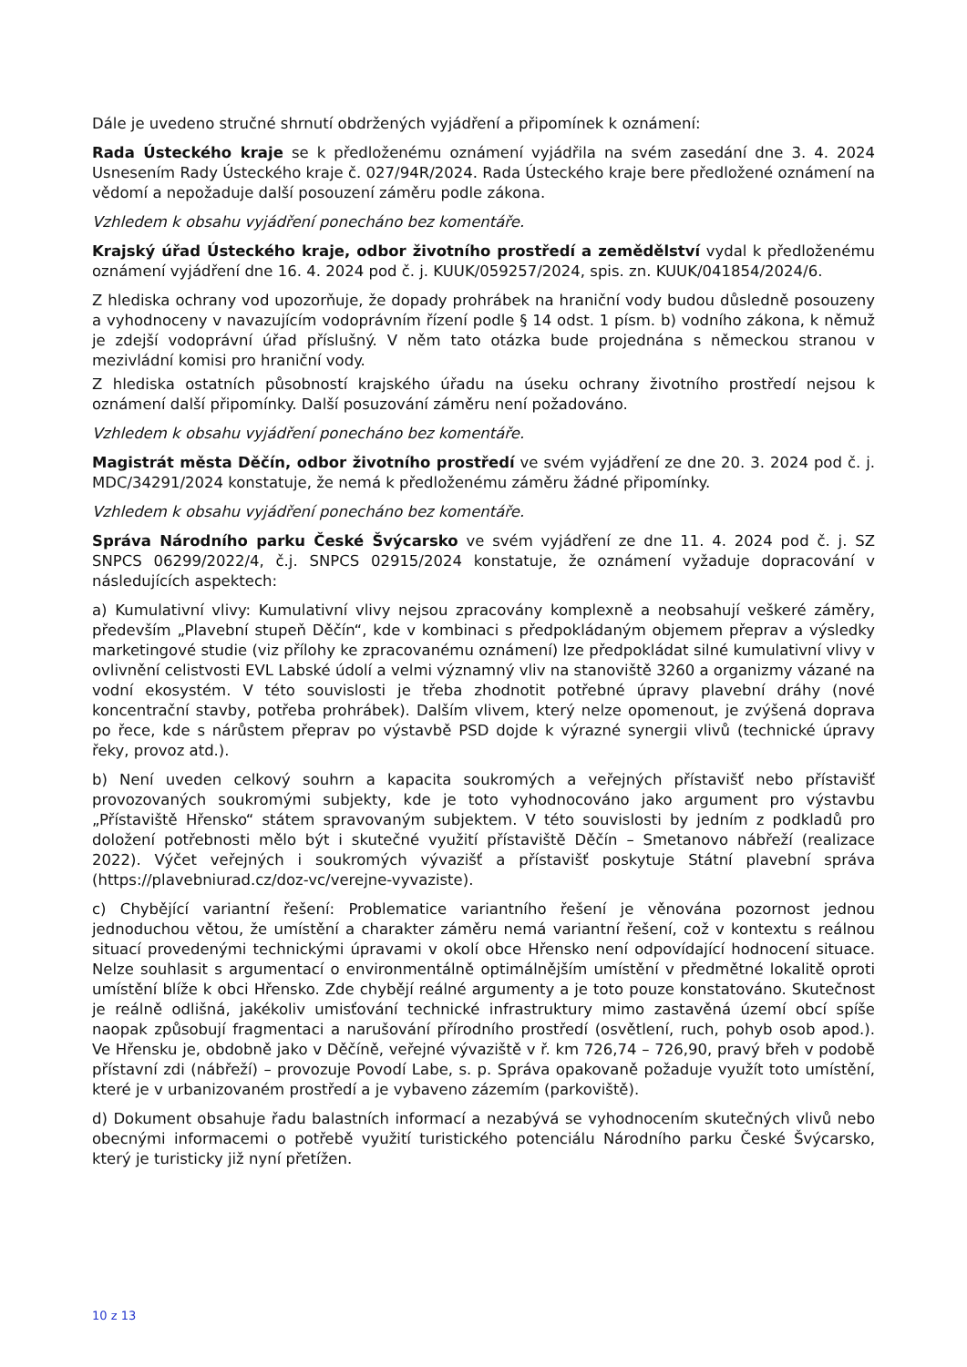Dále je uvedeno stručné shrnutí obdržených vyjádření a připomínek k oznámení:
Rada Ústeckého kraje se k předloženému oznámení vyjádřila na svém zasedání dne 3. 4. 2024 Usnesením Rady Ústeckého kraje č. 027/94R/2024. Rada Ústeckého kraje bere předložené oznámení na vědomí a nepožaduje další posouzení záměru podle zákona.
Vzhledem k obsahu vyjádření ponecháno bez komentáře.
Krajský úřad Ústeckého kraje, odbor životního prostředí a zemědělství vydal k předloženému oznámení vyjádření dne 16. 4. 2024 pod č. j. KUUK/059257/2024, spis. zn. KUUK/041854/2024/6.
Z hlediska ochrany vod upozorňuje, že dopady prohrábek na hraniční vody budou důsledně posouzeny a vyhodnoceny v navazujícím vodoprávním řízení podle § 14 odst. 1 písm. b) vodního zákona, k němuž je zdejší vodoprávní úřad příslušný. V něm tato otázka bude projednána s německou stranou v mezivládní komisi pro hraniční vody.
Z hlediska ostatních působností krajského úřadu na úseku ochrany životního prostředí nejsou k oznámení další připomínky. Další posuzování záměru není požadováno.
Vzhledem k obsahu vyjádření ponecháno bez komentáře.
Magistrát města Děčín, odbor životního prostředí ve svém vyjádření ze dne 20. 3. 2024 pod č. j. MDC/34291/2024 konstatuje, že nemá k předloženému záměru žádné připomínky.
Vzhledem k obsahu vyjádření ponecháno bez komentáře.
Správa Národního parku České Švýcarsko ve svém vyjádření ze dne 11. 4. 2024 pod č. j. SZ SNPCS 06299/2022/4, č.j. SNPCS 02915/2024 konstatuje, že oznámení vyžaduje dopracování v následujících aspektech:
a) Kumulativní vlivy: Kumulativní vlivy nejsou zpracovány komplexně a neobsahují veškeré záměry, především „Plavební stupeň Děčín“, kde v kombinaci s předpokládaným objemem přeprav a výsledky marketingové studie (viz přílohy ke zpracovanému oznámení) lze předpokládat silné kumulativní vlivy v ovlivnění celistvosti EVL Labské údolí a velmi významný vliv na stanoviště 3260 a organizmy vázané na vodní ekosystém. V této souvislosti je třeba zhodnotit potřebné úpravy plavební dráhy (nové koncentrační stavby, potřeba prohrábek). Dalším vlivem, který nelze opomenout, je zvýšená doprava po řece, kde s nárůstem přeprav po výstavbě PSD dojde k výrazné synergii vlivů (technické úpravy řeky, provoz atd.).
b) Není uveden celkový souhrn a kapacita soukromých a veřejných přístavišť nebo přístavišť provozovaných soukromými subjekty, kde je toto vyhodnocováno jako argument pro výstavbu „Přístaviště Hřensko“ státem spravovaným subjektem. V této souvislosti by jedním z podkladů pro doložení potřebnosti mělo být i skutečné využití přístaviště Děčín – Smetanovo nábřeží (realizace 2022). Výčet veřejných i soukromých vývazišť a přístavišť poskytuje Státní plavební správa (https://plavebniurad.cz/doz-vc/verejne-vyvaziste).
c) Chybějící variantní řešení: Problematice variantního řešení je věnována pozornost jednou jednoduchou větou, že umístění a charakter záměru nemá variantní řešení, což v kontextu s reálnou situací provedenými technickými úpravami v okolí obce Hřensko není odpovídající hodnocení situace. Nelze souhlasit s argumentací o environmentálně optimálnějším umístění v předmětné lokalitě oproti umístění blíže k obci Hřensko. Zde chybějí reálné argumenty a je toto pouze konstatováno. Skutečnost je reálně odlišná, jakékoliv umisťování technické infrastruktury mimo zastavěná území obcí spíše naopak způsobují fragmentaci a narušování přírodního prostředí (osvětlení, ruch, pohyb osob apod.). Ve Hřensku je, obdobně jako v Děčíně, veřejné vývaziště v ř. km 726,74 – 726,90, pravý břeh v podobě přístavní zdi (nábřeží) – provozuje Povodí Labe, s. p. Správa opakovaně požaduje využít toto umístění, které je v urbanizovaném prostředí a je vybaveno zázemím (parkoviště).
d) Dokument obsahuje řadu balastních informací a nezabývá se vyhodnocením skutečných vlivů nebo obecnými informacemi o potřebě využití turistického potenciálu Národního parku České Švýcarsko, který je turisticky již nyní přetížen.
10 z 13